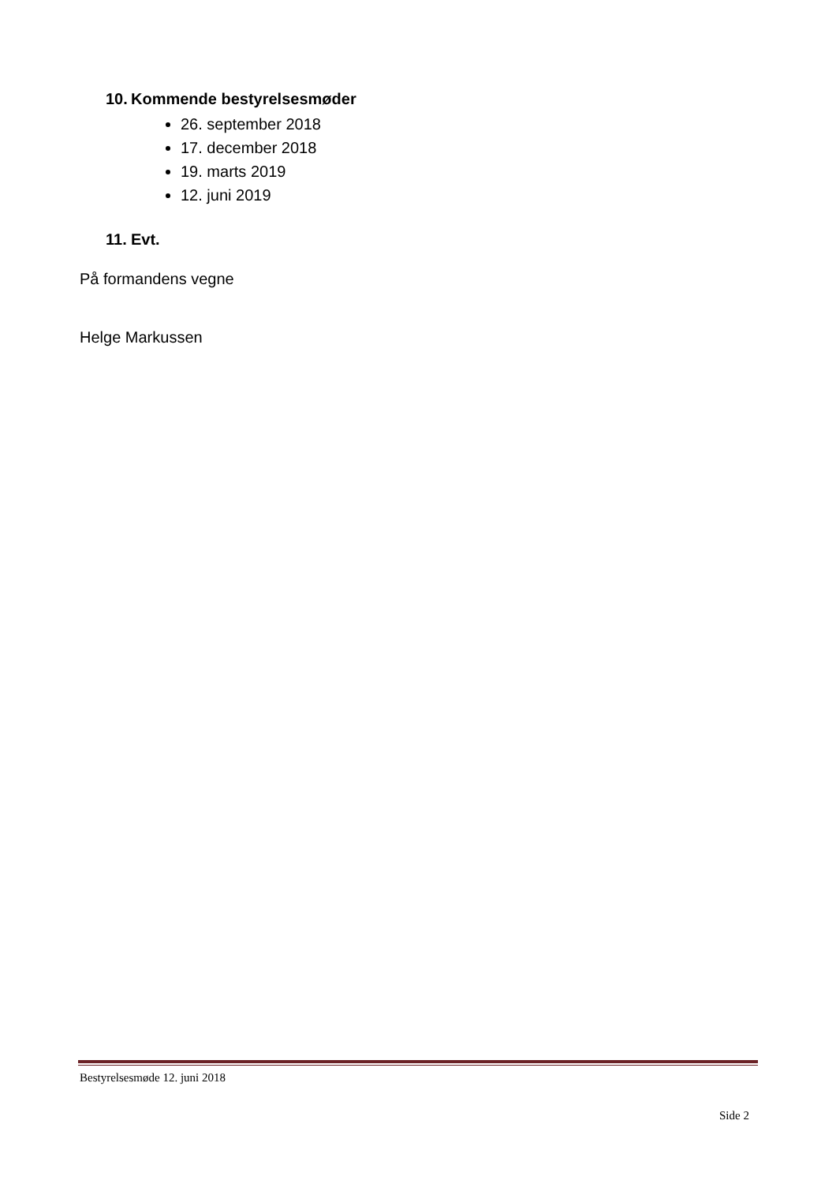10. Kommende bestyrelsesmøder
26. september 2018
17. december 2018
19. marts 2019
12. juni 2019
11. Evt.
På formandens vegne
Helge Markussen
Bestyrelsesmøde 12. juni 2018
Side 2